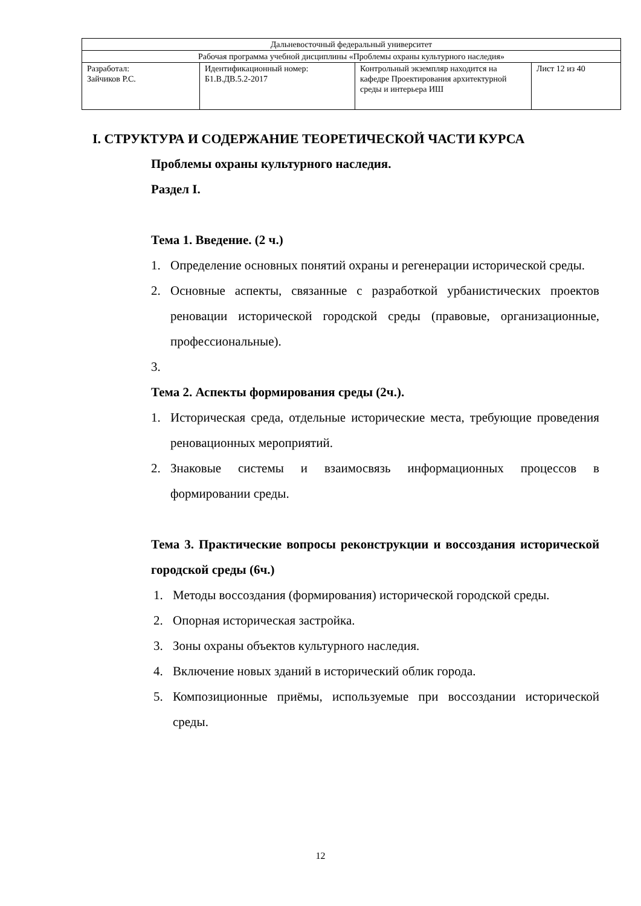| Дальневосточный федеральный университет | | | |
| Рабочая программа учебной дисциплины «Проблемы охраны культурного наследия» | | | |
| Разработал: Зайчиков Р.С. | Идентификационный номер: Б1.В.ДВ.5.2-2017 | Контрольный экземпляр находится на кафедре Проектирования архитектурной среды и интерьера ИШ | Лист 12 из 40 |
I. СТРУКТУРА И СОДЕРЖАНИЕ ТЕОРЕТИЧЕСКОЙ ЧАСТИ КУРСА
Проблемы охраны культурного наследия.
Раздел I.
Тема 1. Введение. (2 ч.)
1. Определение основных понятий охраны и регенерации исторической среды.
2. Основные аспекты, связанные с разработкой урбанистических проектов реновации исторической городской среды (правовые, организационные, профессиональные).
3.
Тема 2. Аспекты формирования среды (2ч.).
1. Историческая среда, отдельные исторические места, требующие проведения реновационных мероприятий.
2. Знаковые системы и взаимосвязь информационных процессов в формировании среды.
Тема 3. Практические вопросы реконструкции и воссоздания исторической городской среды (6ч.)
1. Методы воссоздания (формирования) исторической городской среды.
2. Опорная историческая застройка.
3. Зоны охраны объектов культурного наследия.
4. Включение новых зданий в исторический облик города.
5. Композиционные приёмы, используемые при воссоздании исторической среды.
12